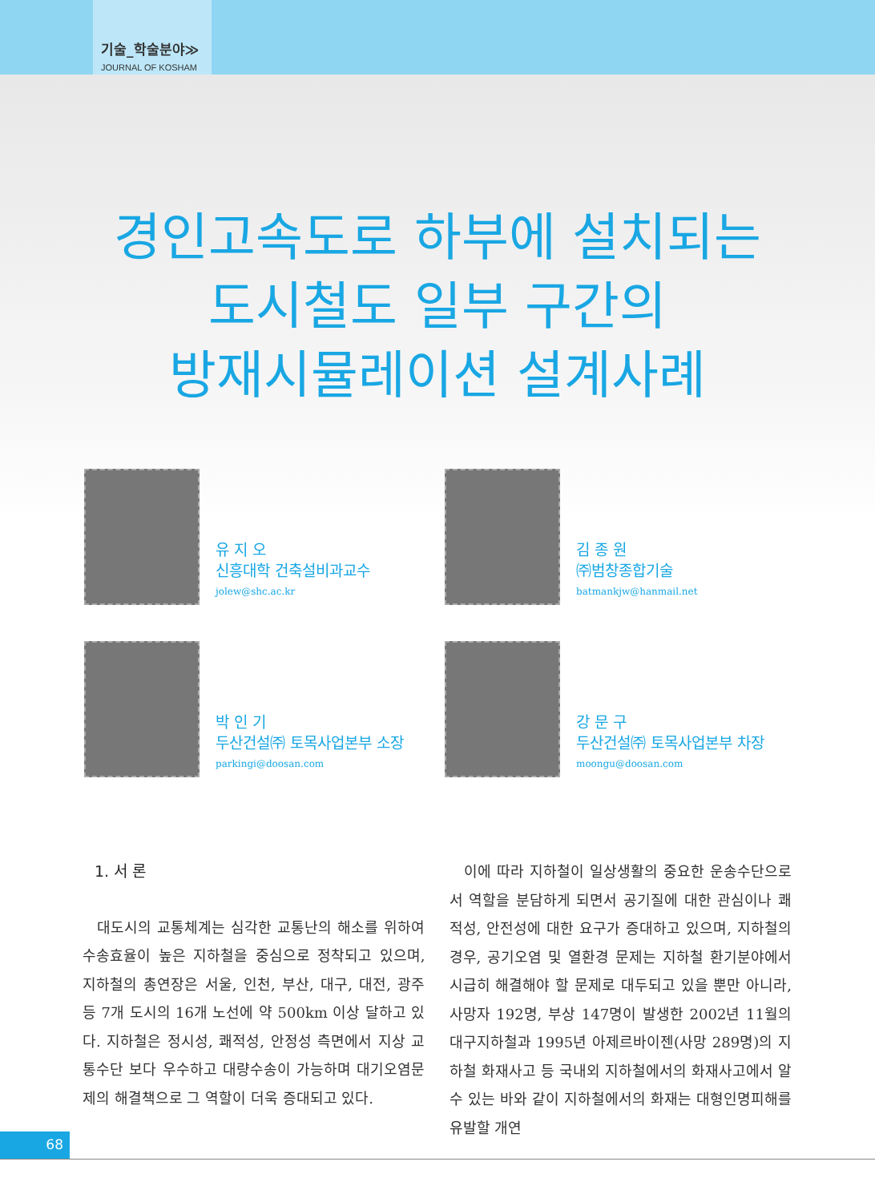기술_학술분야≫
JOURNAL OF KOSHAM
경인고속도로 하부에 설치되는
도시철도 일부 구간의
방재시뮬레이션 설계사례
유 지 오
신흥대학 건축설비과교수
jolew@shc.ac.kr
김 종 원
㈜범창종합기술
batmankjw@hanmail.net
박 인 기
두산건설㈜ 토목사업본부 소장
parkingi@doosan.com
강 문 구
두산건설㈜ 토목사업본부 차장
moongu@doosan.com
1. 서 론
대도시의 교통체계는 심각한 교통난의 해소를 위하여 수송효율이 높은 지하철을 중심으로 정착되고 있으며, 지하철의 총연장은 서울, 인천, 부산, 대구, 대전, 광주 등 7개 도시의 16개 노선에 약 500km 이상 달하고 있다. 지하철은 정시성, 쾌적성, 안정성 측면에서 지상 교통수단 보다 우수하고 대량수송이 가능하며 대기오염문제의 해결책으로 그 역할이 더욱 증대되고 있다.
이에 따라 지하철이 일상생활의 중요한 운송수단으로서 역할을 분담하게 되면서 공기질에 대한 관심이나 쾌적성, 안전성에 대한 요구가 증대하고 있으며, 지하철의 경우, 공기오염 및 열환경 문제는 지하철 환기분야에서 시급히 해결해야 할 문제로 대두되고 있을 뿐만 아니라, 사망자 192명, 부상 147명이 발생한 2002년 11월의 대구지하철과 1995년 아제르바이젠(사망 289명)의 지하철 화재사고 등 국내외 지하철에서의 화재사고에서 알 수 있는 바와 같이 지하철에서의 화재는 대형인명피해를 유발할 개연
68